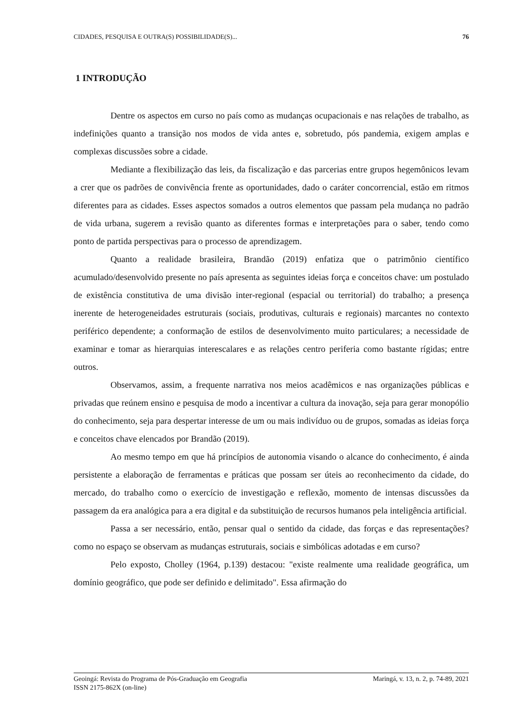CIDADES, PESQUISA E OUTRA(S) POSSIBILIDADE(S)... 76
1 INTRODUÇÃO
Dentre os aspectos em curso no país como as mudanças ocupacionais e nas relações de trabalho, as indefinições quanto a transição nos modos de vida antes e, sobretudo, pós pandemia, exigem amplas e complexas discussões sobre a cidade.
Mediante a flexibilização das leis, da fiscalização e das parcerias entre grupos hegemônicos levam a crer que os padrões de convivência frente as oportunidades, dado o caráter concorrencial, estão em ritmos diferentes para as cidades. Esses aspectos somados a outros elementos que passam pela mudança no padrão de vida urbana, sugerem a revisão quanto as diferentes formas e interpretações para o saber, tendo como ponto de partida perspectivas para o processo de aprendizagem.
Quanto a realidade brasileira, Brandão (2019) enfatiza que o patrimônio científico acumulado/desenvolvido presente no país apresenta as seguintes ideias força e conceitos chave: um postulado de existência constitutiva de uma divisão inter-regional (espacial ou territorial) do trabalho; a presença inerente de heterogeneidades estruturais (sociais, produtivas, culturais e regionais) marcantes no contexto periférico dependente; a conformação de estilos de desenvolvimento muito particulares; a necessidade de examinar e tomar as hierarquias interescalares e as relações centro periferia como bastante rígidas; entre outros.
Observamos, assim, a frequente narrativa nos meios acadêmicos e nas organizações públicas e privadas que reúnem ensino e pesquisa de modo a incentivar a cultura da inovação, seja para gerar monopólio do conhecimento, seja para despertar interesse de um ou mais indivíduo ou de grupos, somadas as ideias força e conceitos chave elencados por Brandão (2019).
Ao mesmo tempo em que há princípios de autonomia visando o alcance do conhecimento, é ainda persistente a elaboração de ferramentas e práticas que possam ser úteis ao reconhecimento da cidade, do mercado, do trabalho como o exercício de investigação e reflexão, momento de intensas discussões da passagem da era analógica para a era digital e da substituição de recursos humanos pela inteligência artificial.
Passa a ser necessário, então, pensar qual o sentido da cidade, das forças e das representações? como no espaço se observam as mudanças estruturais, sociais e simbólicas adotadas e em curso?
Pelo exposto, Cholley (1964, p.139) destacou: "existe realmente uma realidade geográfica, um domínio geográfico, que pode ser definido e delimitado". Essa afirmação do
Geoingá: Revista do Programa de Pós-Graduação em Geografia Maringá, v. 13, n. 2, p. 74-89, 2021
ISSN 2175-862X (on-line)